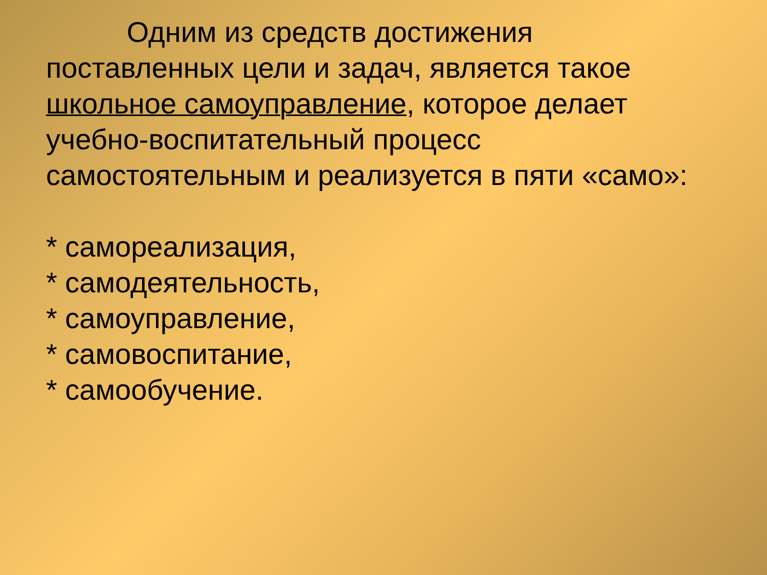Одним из средств достижения поставленных цели и задач, является такое школьное самоуправление, которое делает учебно-воспитательный процесс самостоятельным и реализуется в пяти «само»:
* самореализация,
* самодеятельность,
* самоуправление,
* самовоспитание,
* самообучение.